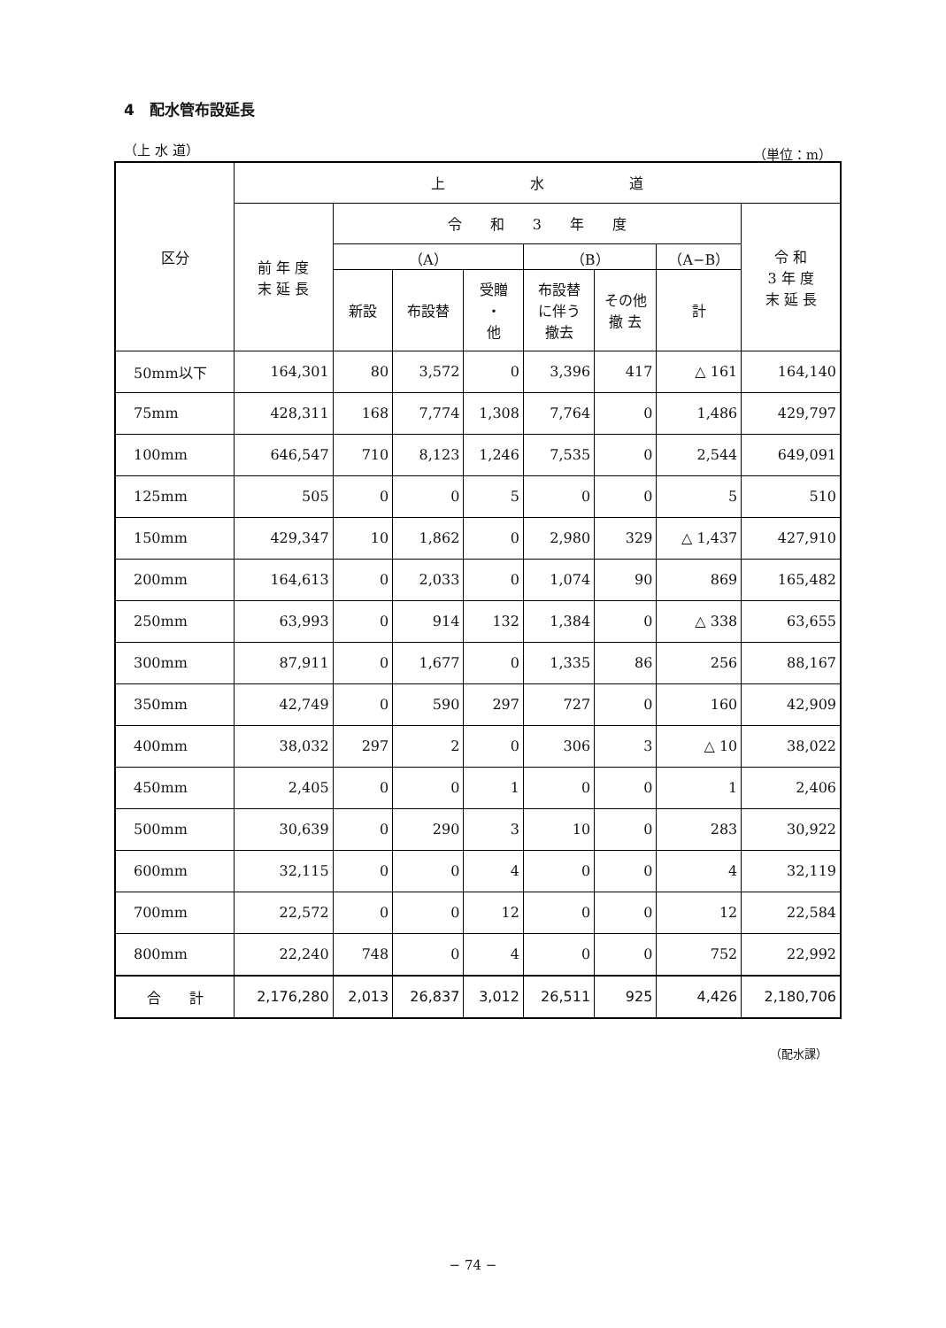4　配水管布設延長
（上 水 道） （単位：m）
| 区分 | 上 水 道 | | | | | | | |
| --- | --- | --- | --- | --- | --- | --- | --- | --- |
| | 前 年 度 末 延 長 | 令 和 3 年 度 | | | | | | 令 和 3 年 度 末 延 長 |
| | | （A） | | | （B） | | （A−B） | |
| | | 新設 | 布設替 | 受贈 ・ 他 | 布設替 に伴う 撤去 | その他 撤 去 | 計 | |
| 50mm以下 | 164,301 | 80 | 3,572 | 0 | 3,396 | 417 | △ 161 | 164,140 |
| 75mm | 428,311 | 168 | 7,774 | 1,308 | 7,764 | 0 | 1,486 | 429,797 |
| 100mm | 646,547 | 710 | 8,123 | 1,246 | 7,535 | 0 | 2,544 | 649,091 |
| 125mm | 505 | 0 | 0 | 5 | 0 | 0 | 5 | 510 |
| 150mm | 429,347 | 10 | 1,862 | 0 | 2,980 | 329 | △ 1,437 | 427,910 |
| 200mm | 164,613 | 0 | 2,033 | 0 | 1,074 | 90 | 869 | 165,482 |
| 250mm | 63,993 | 0 | 914 | 132 | 1,384 | 0 | △ 338 | 63,655 |
| 300mm | 87,911 | 0 | 1,677 | 0 | 1,335 | 86 | 256 | 88,167 |
| 350mm | 42,749 | 0 | 590 | 297 | 727 | 0 | 160 | 42,909 |
| 400mm | 38,032 | 297 | 2 | 0 | 306 | 3 | △ 10 | 38,022 |
| 450mm | 2,405 | 0 | 0 | 1 | 0 | 0 | 1 | 2,406 |
| 500mm | 30,639 | 0 | 290 | 3 | 10 | 0 | 283 | 30,922 |
| 600mm | 32,115 | 0 | 0 | 4 | 0 | 0 | 4 | 32,119 |
| 700mm | 22,572 | 0 | 0 | 12 | 0 | 0 | 12 | 22,584 |
| 800mm | 22,240 | 748 | 0 | 4 | 0 | 0 | 752 | 22,992 |
| 合 計 | 2,176,280 | 2,013 | 26,837 | 3,012 | 26,511 | 925 | 4,426 | 2,180,706 |
（配水課）
− 74 −